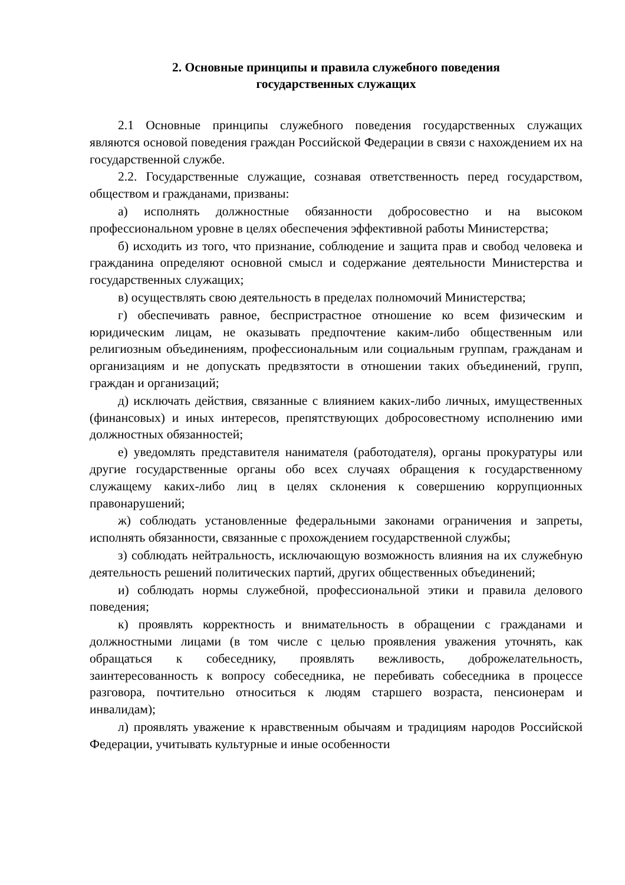2. Основные принципы и правила служебного поведения
государственных служащих
2.1 Основные принципы служебного поведения государственных служащих являются основой поведения граждан Российской Федерации в связи с нахождением их на государственной службе.
2.2. Государственные служащие, сознавая ответственность перед государством, обществом и гражданами, призваны:
а) исполнять должностные обязанности добросовестно и на высоком профессиональном уровне в целях обеспечения эффективной работы Министерства;
б) исходить из того, что признание, соблюдение и защита прав и свобод человека и гражданина определяют основной смысл и содержание деятельности Министерства и государственных служащих;
в) осуществлять свою деятельность в пределах полномочий Министерства;
г) обеспечивать равное, беспристрастное отношение ко всем физическим и юридическим лицам, не оказывать предпочтение каким-либо общественным или религиозным объединениям, профессиональным или социальным группам, гражданам и организациям и не допускать предвзятости в отношении таких объединений, групп, граждан и организаций;
д) исключать действия, связанные с влиянием каких-либо личных, имущественных (финансовых) и иных интересов, препятствующих добросовестному исполнению ими должностных обязанностей;
е) уведомлять представителя нанимателя (работодателя), органы прокуратуры или другие государственные органы обо всех случаях обращения к государственному служащему каких-либо лиц в целях склонения к совершению коррупционных правонарушений;
ж) соблюдать установленные федеральными законами ограничения и запреты, исполнять обязанности, связанные с прохождением государственной службы;
з) соблюдать нейтральность, исключающую возможность влияния на их служебную деятельность решений политических партий, других общественных объединений;
и) соблюдать нормы служебной, профессиональной этики и правила делового поведения;
к) проявлять корректность и внимательность в обращении с гражданами и должностными лицами (в том числе с целью проявления уважения уточнять, как обращаться к собеседнику, проявлять вежливость, доброжелательность, заинтересованность к вопросу собеседника, не перебивать собеседника в процессе разговора, почтительно относиться к людям старшего возраста, пенсионерам и инвалидам);
л) проявлять уважение к нравственным обычаям и традициям народов Российской Федерации, учитывать культурные и иные особенности